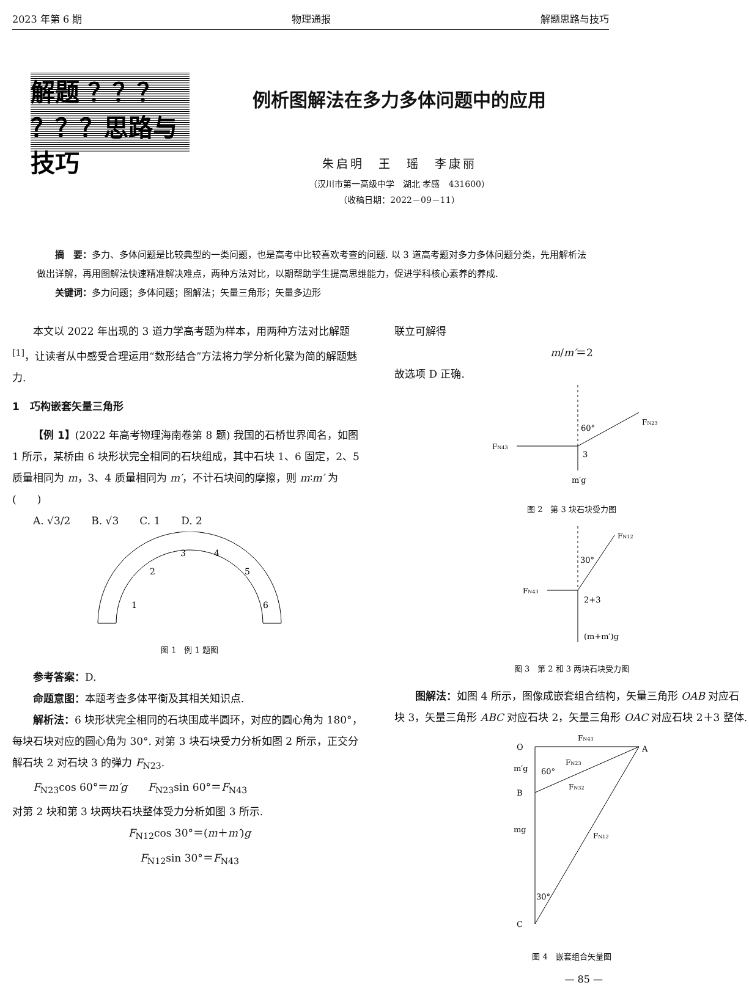2023 年第 6 期 物理通报 解题思路与技巧
解题 ？？？
？？？思路与技巧
例析图解法在多力多体问题中的应用
朱启明　王　瑶　李康丽
（汉川市第一高级中学　湖北 孝感　431600）
（收稿日期：2022－09－11）
摘　要：多力、多体问题是比较典型的一类问题，也是高考中比较喜欢考查的问题. 以 3 道高考题对多力多体问题分类，先用解析法做出详解，再用图解法快速精准解决难点，两种方法对比，以期帮助学生提高思维能力，促进学科核心素养的养成.
关键词：多力问题；多体问题；图解法；矢量三角形；矢量多边形
本文以 2022 年出现的 3 道力学高考题为样本，用两种方法对比解题<sup>[1]</sup>，让读者从中感受合理运用“数形结合”方法将力学分析化繁为简的解题魅力.
1　巧构嵌套矢量三角形
【例 1】(2022 年高考物理海南卷第 8 题) 我国的石桥世界闻名，如图 1 所示，某桥由 6 块形状完全相同的石块组成，其中石块 1、6 固定，2、5 质量相同为 m，3、4 质量相同为 m′，不计石块间的摩擦，则 m∶m′ 为(　　)
A. √3/2　　B. √3　　C. 1　　D. 2
1
2
3
4
5
6
图 1　例 1 题图
参考答案：D.
命题意图：本题考查多体平衡及其相关知识点.
解析法：6 块形状完全相同的石块围成半圆环，对应的圆心角为 180°，每块石块对应的圆心角为 30°. 对第 3 块石块受力分析如图 2 所示，正交分解石块 2 对石块 3 的弹力 F<sub>N23</sub>.
F<sub>N23</sub>cos 60°＝m′g　　F<sub>N23</sub>sin 60°＝F<sub>N43</sub>
对第 2 块和第 3 块两块石块整体受力分析如图 3 所示.
F<sub>N12</sub>cos 30°＝(m＋m′)g
F<sub>N12</sub>sin 30°＝F<sub>N43</sub>
联立可解得
m/m′＝2
故选项 D 正确.
60°
FN23
FN43
3
m′g
图 2　第 3 块石块受力图
30°
FN12
FN43
2+3
(m+m′)g
图 3　第 2 和 3 两块石块受力图
图解法：如图 4 所示，图像成嵌套组合结构，矢量三角形 OAB 对应石块 3，矢量三角形 ABC 对应石块 2，矢量三角形 OAC 对应石块 2＋3 整体.
O
A
B
C
FN43
FN23
FN32
FN12
m′g
60°
mg
30°
图 4　嵌套组合矢量图
— 85 —